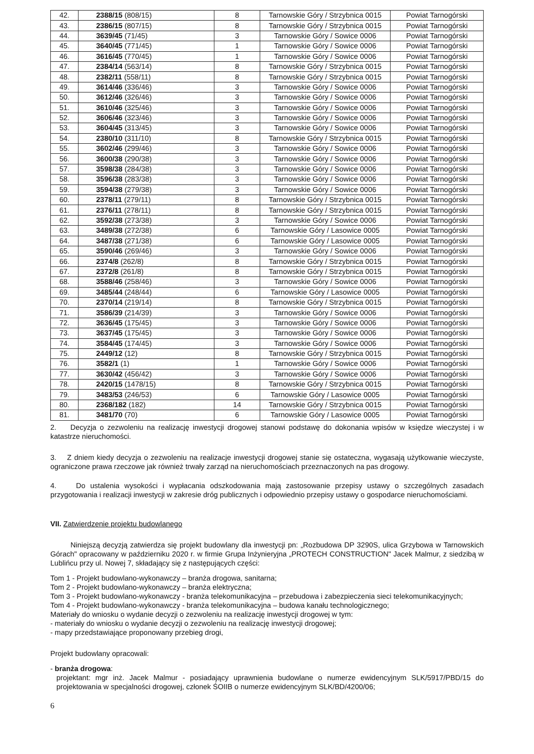| 42. | 2388/15 (808/15) | 8 | Tarnowskie Góry / Strzybnica 0015 | Powiat Tarnogórski |
| 43. | 2386/15 (807/15) | 8 | Tarnowskie Góry / Strzybnica 0015 | Powiat Tarnogórski |
| 44. | 3639/45 (71/45) | 3 | Tarnowskie Góry / Sowice 0006 | Powiat Tarnogórski |
| 45. | 3640/45 (771/45) | 1 | Tarnowskie Góry / Sowice 0006 | Powiat Tarnogórski |
| 46. | 3616/45 (770/45) | 1 | Tarnowskie Góry / Sowice 0006 | Powiat Tarnogórski |
| 47. | 2384/14 (563/14) | 8 | Tarnowskie Góry / Strzybnica 0015 | Powiat Tarnogórski |
| 48. | 2382/11 (558/11) | 8 | Tarnowskie Góry / Strzybnica 0015 | Powiat Tarnogórski |
| 49. | 3614/46 (336/46) | 3 | Tarnowskie Góry / Sowice 0006 | Powiat Tarnogórski |
| 50. | 3612/46 (326/46) | 3 | Tarnowskie Góry / Sowice 0006 | Powiat Tarnogórski |
| 51. | 3610/46 (325/46) | 3 | Tarnowskie Góry / Sowice 0006 | Powiat Tarnogórski |
| 52. | 3606/46 (323/46) | 3 | Tarnowskie Góry / Sowice 0006 | Powiat Tarnogórski |
| 53. | 3604/45 (313/45) | 3 | Tarnowskie Góry / Sowice 0006 | Powiat Tarnogórski |
| 54. | 2380/10 (311/10) | 8 | Tarnowskie Góry / Strzybnica 0015 | Powiat Tarnogórski |
| 55. | 3602/46 (299/46) | 3 | Tarnowskie Góry / Sowice 0006 | Powiat Tarnogórski |
| 56. | 3600/38 (290/38) | 3 | Tarnowskie Góry / Sowice 0006 | Powiat Tarnogórski |
| 57. | 3598/38 (284/38) | 3 | Tarnowskie Góry / Sowice 0006 | Powiat Tarnogórski |
| 58. | 3596/38 (283/38) | 3 | Tarnowskie Góry / Sowice 0006 | Powiat Tarnogórski |
| 59. | 3594/38 (279/38) | 3 | Tarnowskie Góry / Sowice 0006 | Powiat Tarnogórski |
| 60. | 2378/11 (279/11) | 8 | Tarnowskie Góry / Strzybnica 0015 | Powiat Tarnogórski |
| 61. | 2376/11 (278/11) | 8 | Tarnowskie Góry / Strzybnica 0015 | Powiat Tarnogórski |
| 62. | 3592/38 (273/38) | 3 | Tarnowskie Góry / Sowice 0006 | Powiat Tarnogórski |
| 63. | 3489/38 (272/38) | 6 | Tarnowskie Góry / Lasowice 0005 | Powiat Tarnogórski |
| 64. | 3487/38 (271/38) | 6 | Tarnowskie Góry / Lasowice 0005 | Powiat Tarnogórski |
| 65. | 3590/46 (269/46) | 3 | Tarnowskie Góry / Sowice 0006 | Powiat Tarnogórski |
| 66. | 2374/8 (262/8) | 8 | Tarnowskie Góry / Strzybnica 0015 | Powiat Tarnogórski |
| 67. | 2372/8 (261/8) | 8 | Tarnowskie Góry / Strzybnica 0015 | Powiat Tarnogórski |
| 68. | 3588/46 (258/46) | 3 | Tarnowskie Góry / Sowice 0006 | Powiat Tarnogórski |
| 69. | 3485/44 (248/44) | 6 | Tarnowskie Góry / Lasowice 0005 | Powiat Tarnogórski |
| 70. | 2370/14 (219/14) | 8 | Tarnowskie Góry / Strzybnica 0015 | Powiat Tarnogórski |
| 71. | 3586/39 (214/39) | 3 | Tarnowskie Góry / Sowice 0006 | Powiat Tarnogórski |
| 72. | 3636/45 (175/45) | 3 | Tarnowskie Góry / Sowice 0006 | Powiat Tarnogórski |
| 73. | 3637/45 (175/45) | 3 | Tarnowskie Góry / Sowice 0006 | Powiat Tarnogórski |
| 74. | 3584/45 (174/45) | 3 | Tarnowskie Góry / Sowice 0006 | Powiat Tarnogórski |
| 75. | 2449/12 (12) | 8 | Tarnowskie Góry / Strzybnica 0015 | Powiat Tarnogórski |
| 76. | 3582/1 (1) | 1 | Tarnowskie Góry / Sowice 0006 | Powiat Tarnogórski |
| 77. | 3630/42 (456/42) | 3 | Tarnowskie Góry / Sowice 0006 | Powiat Tarnogórski |
| 78. | 2420/15 (1478/15) | 8 | Tarnowskie Góry / Strzybnica 0015 | Powiat Tarnogórski |
| 79. | 3483/53 (246/53) | 6 | Tarnowskie Góry / Lasowice 0005 | Powiat Tarnogórski |
| 80. | 2368/182 (182) | 14 | Tarnowskie Góry / Strzybnica 0015 | Powiat Tarnogórski |
| 81. | 3481/70 (70) | 6 | Tarnowskie Góry / Lasowice 0005 | Powiat Tarnogórski |
2. Decyzja o zezwoleniu na realizację inwestycji drogowej stanowi podstawę do dokonania wpisów w księdze wieczystej i w katastrze nieruchomości.
3. Z dniem kiedy decyzja o zezwoleniu na realizacje inwestycji drogowej stanie się ostateczna, wygasają użytkowanie wieczyste, ograniczone prawa rzeczowe jak również trwały zarząd na nieruchomościach przeznaczonych na pas drogowy.
4. Do ustalenia wysokości i wypłacania odszkodowania mają zastosowanie przepisy ustawy o szczególnych zasadach przygotowania i realizacji inwestycji w zakresie dróg publicznych i odpowiednio przepisy ustawy o gospodarce nieruchomościami.
VII. Zatwierdzenie projektu budowlanego
Niniejszą decyzją zatwierdza się projekt budowlany dla inwestycji pn: „Rozbudowa DP 3290S, ulica Grzybowa w Tarnowskich Górach" opracowany w październiku 2020 r. w firmie Grupa Inżynieryjna „PROTECH CONSTRUCTION" Jacek Malmur, z siedzibą w Lublińcu przy ul. Nowej 7, składający się z następujących części:
Tom 1 - Projekt budowlano-wykonawczy – branża drogowa, sanitarna;
Tom 2 - Projekt budowlano-wykonawczy – branża elektryczna;
Tom 3 - Projekt budowlano-wykonawczy - branża telekomunikacyjna – przebudowa i zabezpieczenia sieci telekomunikacyjnych;
Tom 4 - Projekt budowlano-wykonawczy - branża telekomunikacyjna – budowa kanału technologicznego;
Materiały do wniosku o wydanie decyzji o zezwoleniu na realizację inwestycji drogowej w tym:
- materiały do wniosku o wydanie decyzji o zezwoleniu na realizację inwestycji drogowej;
- mapy przedstawiające proponowany przebieg drogi,
Projekt budowlany opracowali:
- branża drogowa:
projektant: mgr inż. Jacek Malmur - posiadający uprawnienia budowlane o numerze ewidencyjnym SLK/5917/PBD/15 do projektowania w specjalności drogowej, członek ŚOIIB o numerze ewidencyjnym SLK/BD/4200/06;
6